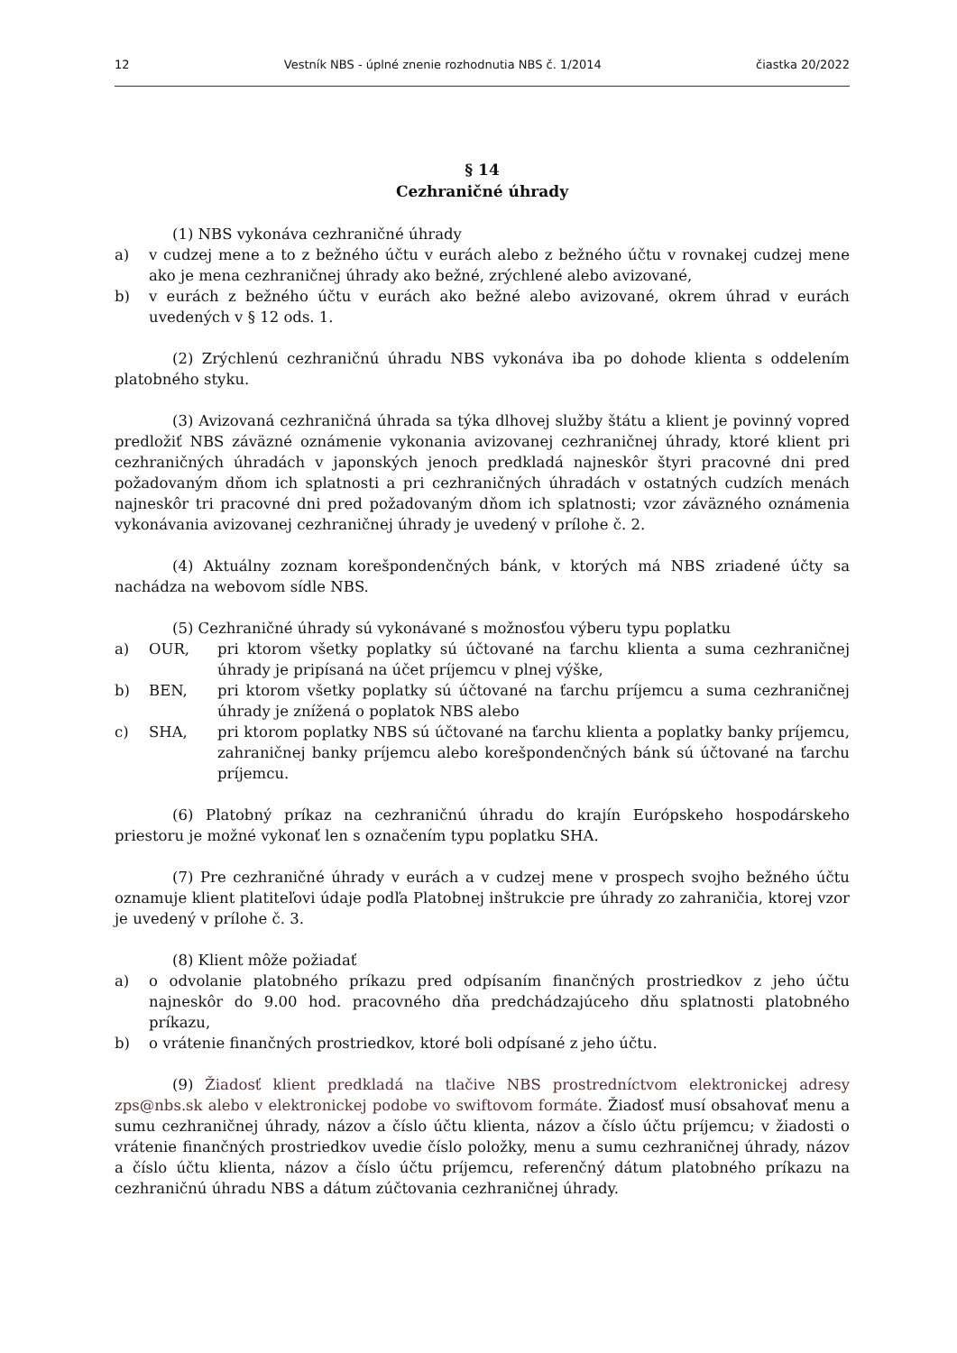12 Vestník NBS - úplné znenie rozhodnutia NBS č. 1/2014 čiastka 20/2022
§ 14
Cezhraničné úhrady
(1) NBS vykonáva cezhraničné úhrady
a) v cudzej mene a to z bežného účtu v eurách alebo z bežného účtu v rovnakej cudzej mene ako je mena cezhraničnej úhrady ako bežné, zrýchlené alebo avizované,
b) v eurách z bežného účtu v eurách ako bežné alebo avizované, okrem úhrad v eurách uvedených v § 12 ods. 1.
(2) Zrýchlenú cezhraničnú úhradu NBS vykonáva iba po dohode klienta s oddelením platobného styku.
(3) Avizovaná cezhraničná úhrada sa týka dlhovej služby štátu a klient je povinný vopred predložiť NBS záväzné oznámenie vykonania avizovanej cezhraničnej úhrady, ktoré klient pri cezhraničných úhradách v japonských jenoch predkladá najneskôr štyri pracovné dni pred požadovaným dňom ich splatnosti a pri cezhraničných úhradách v ostatných cudzích menách najneskôr tri pracovné dni pred požadovaným dňom ich splatnosti; vzor záväzného oznámenia vykonávania avizovanej cezhraničnej úhrady je uvedený v prílohe č. 2.
(4) Aktuálny zoznam korešpondenčných bánk, v ktorých má NBS zriadené účty sa nachádza na webovom sídle NBS.
(5) Cezhraničné úhrady sú vykonávané s možnosťou výberu typu poplatku
a) OUR, pri ktorom všetky poplatky sú účtované na ťarchu klienta a suma cezhraničnej úhrady je pripísaná na účet príjemcu v plnej výške,
b) BEN, pri ktorom všetky poplatky sú účtované na ťarchu príjemcu a suma cezhraničnej úhrady je znížená o poplatok NBS alebo
c) SHA, pri ktorom poplatky NBS sú účtované na ťarchu klienta a poplatky banky príjemcu, zahraničnej banky príjemcu alebo korešpondenčných bánk sú účtované na ťarchu príjemcu.
(6) Platobný príkaz na cezhraničnú úhradu do krajín Európskeho hospodárskeho priestoru je možné vykonať len s označením typu poplatku SHA.
(7) Pre cezhraničné úhrady v eurách a v cudzej mene v prospech svojho bežného účtu oznamuje klient platiteľovi údaje podľa Platobnej inštrukcie pre úhrady zo zahraničia, ktorej vzor je uvedený v prílohe č. 3.
(8) Klient môže požiadať
a) o odvolanie platobného príkazu pred odpísaním finančných prostriedkov z jeho účtu najneskôr do 9.00 hod. pracovného dňa predchádzajúceho dňu splatnosti platobného príkazu,
b) o vrátenie finančných prostriedkov, ktoré boli odpísané z jeho účtu.
(9) Žiadosť klient predkladá na tlačive NBS prostredníctvom elektronickej adresy zps@nbs.sk alebo v elektronickej podobe vo swiftovom formáte. Žiadosť musí obsahovať menu a sumu cezhraničnej úhrady, názov a číslo účtu klienta, názov a číslo účtu príjemcu; v žiadosti o vrátenie finančných prostriedkov uvedie číslo položky, menu a sumu cezhraničnej úhrady, názov a číslo účtu klienta, názov a číslo účtu príjemcu, referenčný dátum platobného príkazu na cezhraničnú úhradu NBS a dátum zúčtovania cezhraničnej úhrady.